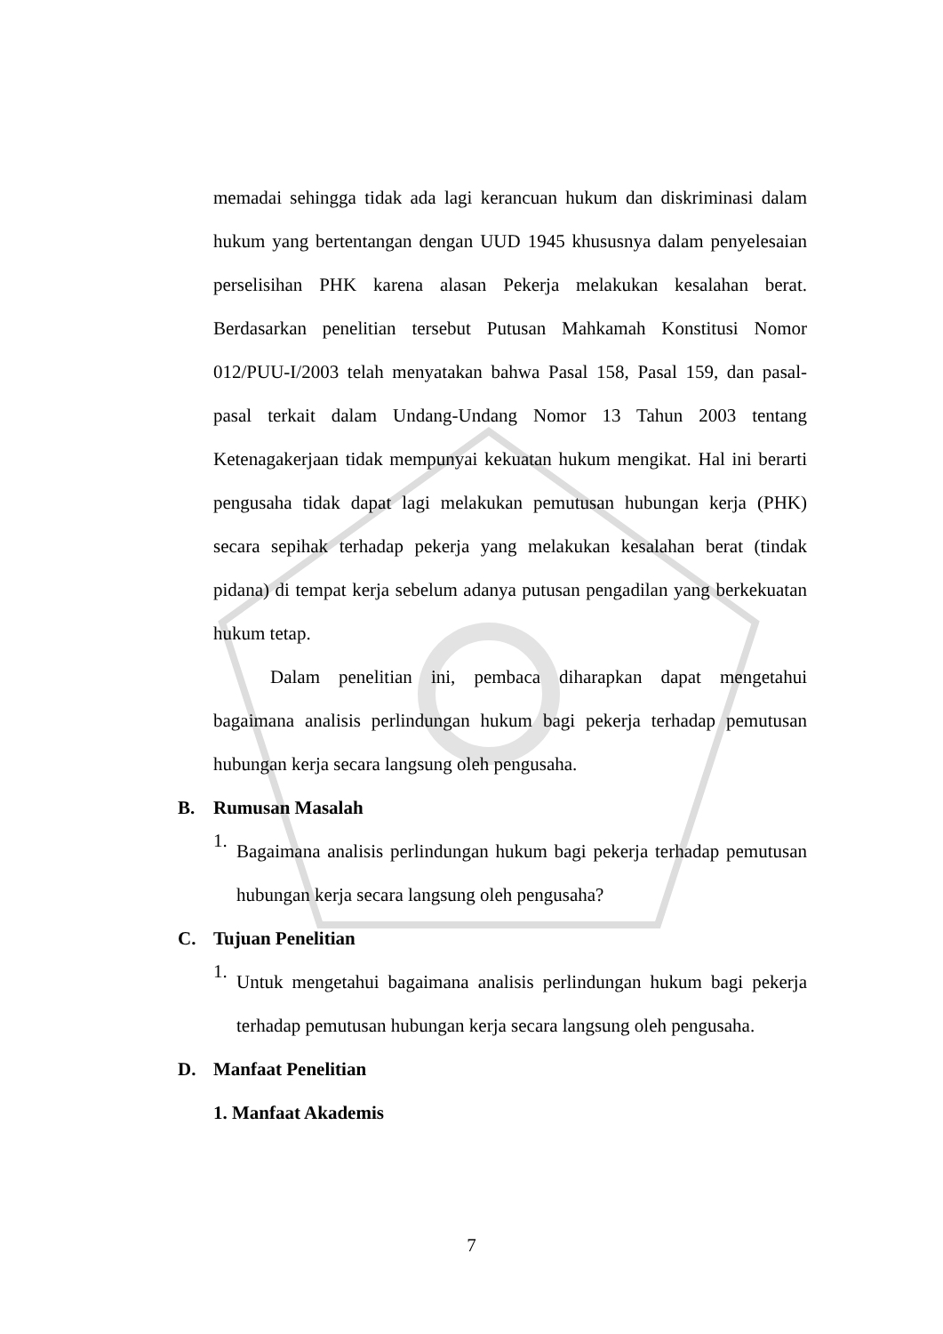memadai sehingga tidak ada lagi kerancuan hukum dan diskriminasi dalam hukum yang bertentangan dengan UUD 1945 khususnya dalam penyelesaian perselisihan PHK karena alasan Pekerja melakukan kesalahan berat. Berdasarkan penelitian tersebut Putusan Mahkamah Konstitusi Nomor 012/PUU-I/2003 telah menyatakan bahwa Pasal 158, Pasal 159, dan pasal-pasal terkait dalam Undang-Undang Nomor 13 Tahun 2003 tentang Ketenagakerjaan tidak mempunyai kekuatan hukum mengikat. Hal ini berarti pengusaha tidak dapat lagi melakukan pemutusan hubungan kerja (PHK) secara sepihak terhadap pekerja yang melakukan kesalahan berat (tindak pidana) di tempat kerja sebelum adanya putusan pengadilan yang berkekuatan hukum tetap.
Dalam penelitian ini, pembaca diharapkan dapat mengetahui bagaimana analisis perlindungan hukum bagi pekerja terhadap pemutusan hubungan kerja secara langsung oleh pengusaha.
B. Rumusan Masalah
1.
Bagaimana analisis perlindungan hukum bagi pekerja terhadap pemutusan hubungan kerja secara langsung oleh pengusaha?
C. Tujuan Penelitian
1.
Untuk mengetahui bagaimana analisis perlindungan hukum bagi pekerja terhadap pemutusan hubungan kerja secara langsung oleh pengusaha.
D. Manfaat Penelitian
1. Manfaat Akademis
7